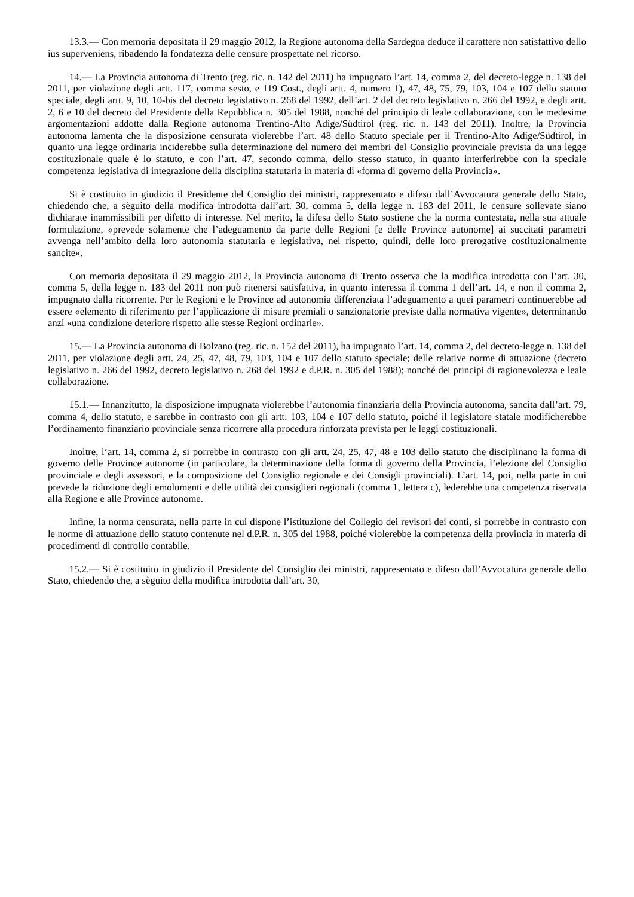13.3.— Con memoria depositata il 29 maggio 2012, la Regione autonoma della Sardegna deduce il carattere non satisfattivo dello ius superveniens, ribadendo la fondatezza delle censure prospettate nel ricorso.
14.— La Provincia autonoma di Trento (reg. ric. n. 142 del 2011) ha impugnato l’art. 14, comma 2, del decreto-legge n. 138 del 2011, per violazione degli artt. 117, comma sesto, e 119 Cost., degli artt. 4, numero 1), 47, 48, 75, 79, 103, 104 e 107 dello statuto speciale, degli artt. 9, 10, 10-bis del decreto legislativo n. 268 del 1992, dell’art. 2 del decreto legislativo n. 266 del 1992, e degli artt. 2, 6 e 10 del decreto del Presidente della Repubblica n. 305 del 1988, nonché del principio di leale collaborazione, con le medesime argomentazioni addotte dalla Regione autonoma Trentino-Alto Adige/Südtirol (reg. ric. n. 143 del 2011). Inoltre, la Provincia autonoma lamenta che la disposizione censurata violerebbe l’art. 48 dello Statuto speciale per il Trentino-Alto Adige/Südtirol, in quanto una legge ordinaria inciderebbe sulla determinazione del numero dei membri del Consiglio provinciale prevista da una legge costituzionale quale è lo statuto, e con l’art. 47, secondo comma, dello stesso statuto, in quanto interferirebbe con la speciale competenza legislativa di integrazione della disciplina statutaria in materia di «forma di governo della Provincia».
Si è costituito in giudizio il Presidente del Consiglio dei ministri, rappresentato e difeso dall’Avvocatura generale dello Stato, chiedendo che, a sèguito della modifica introdotta dall’art. 30, comma 5, della legge n. 183 del 2011, le censure sollevate siano dichiarate inammissibili per difetto di interesse. Nel merito, la difesa dello Stato sostiene che la norma contestata, nella sua attuale formulazione, «prevede solamente che l’adeguamento da parte delle Regioni [e delle Province autonome] ai succitati parametri avvenga nell’ambito della loro autonomia statutaria e legislativa, nel rispetto, quindi, delle loro prerogative costituzionalmente sancite».
Con memoria depositata il 29 maggio 2012, la Provincia autonoma di Trento osserva che la modifica introdotta con l’art. 30, comma 5, della legge n. 183 del 2011 non può ritenersi satisfattiva, in quanto interessa il comma 1 dell’art. 14, e non il comma 2, impugnato dalla ricorrente. Per le Regioni e le Province ad autonomia differenziata l’adeguamento a quei parametri continuerebbe ad essere «elemento di riferimento per l’applicazione di misure premiali o sanzionatorie previste dalla normativa vigente», determinando anzi «una condizione deteriore rispetto alle stesse Regioni ordinarie».
15.— La Provincia autonoma di Bolzano (reg. ric. n. 152 del 2011), ha impugnato l’art. 14, comma 2, del decreto-legge n. 138 del 2011, per violazione degli artt. 24, 25, 47, 48, 79, 103, 104 e 107 dello statuto speciale; delle relative norme di attuazione (decreto legislativo n. 266 del 1992, decreto legislativo n. 268 del 1992 e d.P.R. n. 305 del 1988); nonché dei principi di ragionevolezza e leale collaborazione.
15.1.— Innanzitutto, la disposizione impugnata violerebbe l’autonomia finanziaria della Provincia autonoma, sancita dall’art. 79, comma 4, dello statuto, e sarebbe in contrasto con gli artt. 103, 104 e 107 dello statuto, poiché il legislatore statale modificherebbe l’ordinamento finanziario provinciale senza ricorrere alla procedura rinforzata prevista per le leggi costituzionali.
Inoltre, l’art. 14, comma 2, si porrebbe in contrasto con gli artt. 24, 25, 47, 48 e 103 dello statuto che disciplinano la forma di governo delle Province autonome (in particolare, la determinazione della forma di governo della Provincia, l’elezione del Consiglio provinciale e degli assessori, e la composizione del Consiglio regionale e dei Consigli provinciali). L’art. 14, poi, nella parte in cui prevede la riduzione degli emolumenti e delle utilità dei consiglieri regionali (comma 1, lettera c), lederebbe una competenza riservata alla Regione e alle Province autonome.
Infine, la norma censurata, nella parte in cui dispone l’istituzione del Collegio dei revisori dei conti, si porrebbe in contrasto con le norme di attuazione dello statuto contenute nel d.P.R. n. 305 del 1988, poiché violerebbe la competenza della provincia in materia di procedimenti di controllo contabile.
15.2.— Si è costituito in giudizio il Presidente del Consiglio dei ministri, rappresentato e difeso dall’Avvocatura generale dello Stato, chiedendo che, a sèguito della modifica introdotta dall’art. 30,